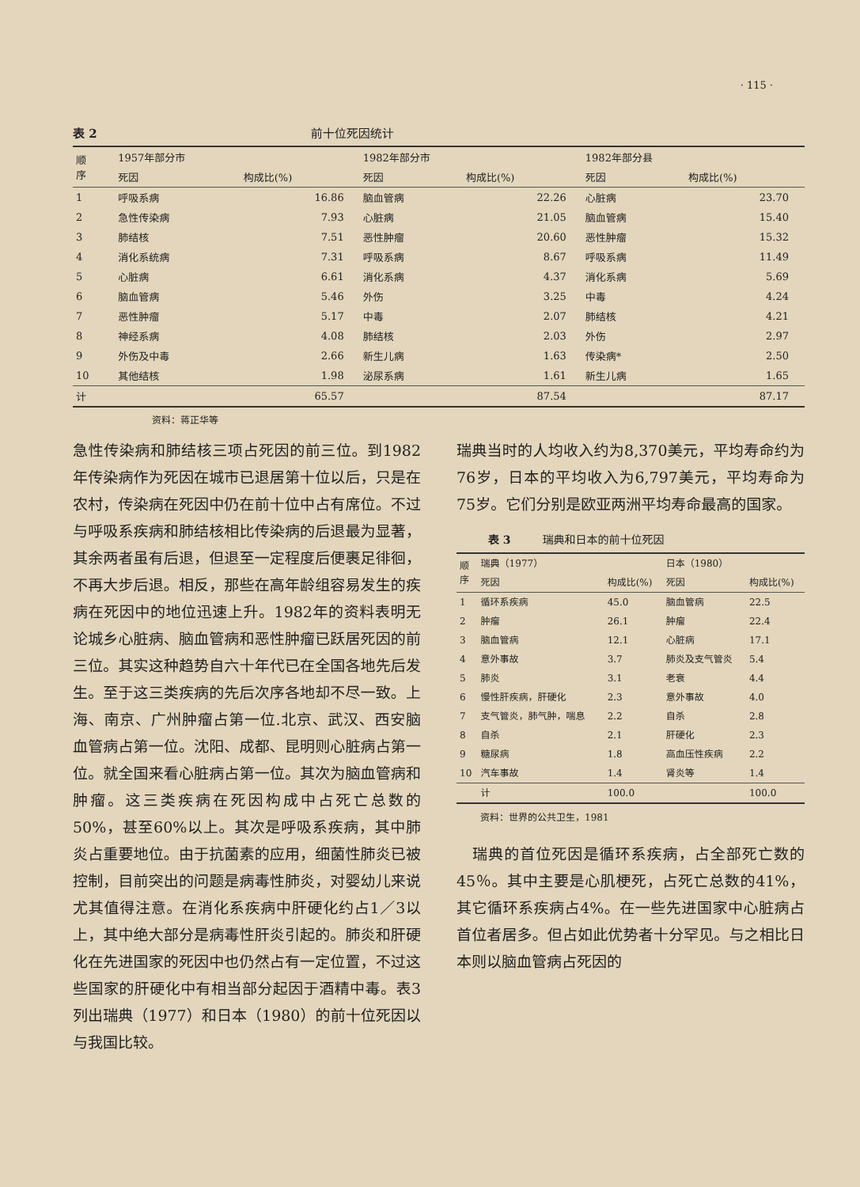· 115 ·
表 2 前十位死因统计
| 顺 序 | 1957年部分市 | | 1982年部分市 | | 1982年部分县 | |
| --- | --- | --- | --- | --- | --- | --- |
| | 死因 | 构成比(%) | 死因 | 构成比(%) | 死因 | 构成比(%) |
| 1 | 呼吸系病 | 16.86 | 脑血管病 | 22.26 | 心脏病 | 23.70 |
| 2 | 急性传染病 | 7.93 | 心脏病 | 21.05 | 脑血管病 | 15.40 |
| 3 | 肺结核 | 7.51 | 恶性肿瘤 | 20.60 | 恶性肿瘤 | 15.32 |
| 4 | 消化系统病 | 7.31 | 呼吸系病 | 8.67 | 呼吸系病 | 11.49 |
| 5 | 心脏病 | 6.61 | 消化系病 | 4.37 | 消化系病 | 5.69 |
| 6 | 脑血管病 | 5.46 | 外伤 | 3.25 | 中毒 | 4.24 |
| 7 | 恶性肿瘤 | 5.17 | 中毒 | 2.07 | 肺结核 | 4.21 |
| 8 | 神经系病 | 4.08 | 肺结核 | 2.03 | 外伤 | 2.97 |
| 9 | 外伤及中毒 | 2.66 | 新生儿病 | 1.63 | 传染病* | 2.50 |
| 10 | 其他结核 | 1.98 | 泌尿系病 | 1.61 | 新生儿病 | 1.65 |
| 计 | | 65.57 | | 87.54 | | 87.17 |
资料：蒋正华等
急性传染病和肺结核三项占死因的前三位。到1982年传染病作为死因在城市已退居第十位以后，只是在农村，传染病在死因中仍在前十位中占有席位。不过与呼吸系疾病和肺结核相比传染病的后退最为显著，其余两者虽有后退，但退至一定程度后便裹足徘徊，不再大步后退。相反，那些在高年龄组容易发生的疾病在死因中的地位迅速上升。1982年的资料表明无论城乡心脏病、脑血管病和恶性肿瘤已跃居死因的前三位。其实这种趋势自六十年代已在全国各地先后发生。至于这三类疾病的先后次序各地却不尽一致。上海、南京、广州肿瘤占第一位.北京、武汉、西安脑血管病占第一位。沈阳、成都、昆明则心脏病占第一位。就全国来看心脏病占第一位。其次为脑血管病和肿瘤。这三类疾病在死因构成中占死亡总数的50%，甚至60%以上。其次是呼吸系疾病，其中肺炎占重要地位。由于抗菌素的应用，细菌性肺炎已被控制，目前突出的问题是病毒性肺炎，对婴幼儿来说尤其值得注意。在消化系疾病中肝硬化约占1／3以上，其中绝大部分是病毒性肝炎引起的。肺炎和肝硬化在先进国家的死因中也仍然占有一定位置，不过这些国家的肝硬化中有相当部分起因于酒精中毒。表3列出瑞典（1977）和日本（1980）的前十位死因以与我国比较。
瑞典当时的人均收入约为8,370美元，平均寿命约为76岁，日本的平均收入为6,797美元，平均寿命为75岁。它们分别是欧亚两洲平均寿命最高的国家。
表 3 瑞典和日本的前十位死因
| 顺 序 | 瑞典（1977） | | 日本（1980） | |
| --- | --- | --- | --- | --- |
| | 死因 | 构成比(%) | 死因 | 构成比(%) |
| 1 | 循环系疾病 | 45.0 | 脑血管病 | 22.5 |
| 2 | 肿瘤 | 26.1 | 肿瘤 | 22.4 |
| 3 | 脑血管病 | 12.1 | 心脏病 | 17.1 |
| 4 | 意外事故 | 3.7 | 肺炎及支气管炎 | 5.4 |
| 5 | 肺炎 | 3.1 | 老衰 | 4.4 |
| 6 | 慢性肝疾病，肝硬化 | 2.3 | 意外事故 | 4.0 |
| 7 | 支气管炎，肺气肿，喘息 | 2.2 | 自杀 | 2.8 |
| 8 | 自杀 | 2.1 | 肝硬化 | 2.3 |
| 9 | 糖尿病 | 1.8 | 高血压性疾病 | 2.2 |
| 10 | 汽车事故 | 1.4 | 肾炎等 | 1.4 |
| | 计 | 100.0 | | 100.0 |
资料：世界的公共卫生，1981
　瑞典的首位死因是循环系疾病，占全部死亡数的45％。其中主要是心肌梗死，占死亡总数的41%，其它循环系疾病占4%。在一些先进国家中心脏病占首位者居多。但占如此优势者十分罕见。与之相比日本则以脑血管病占死因的